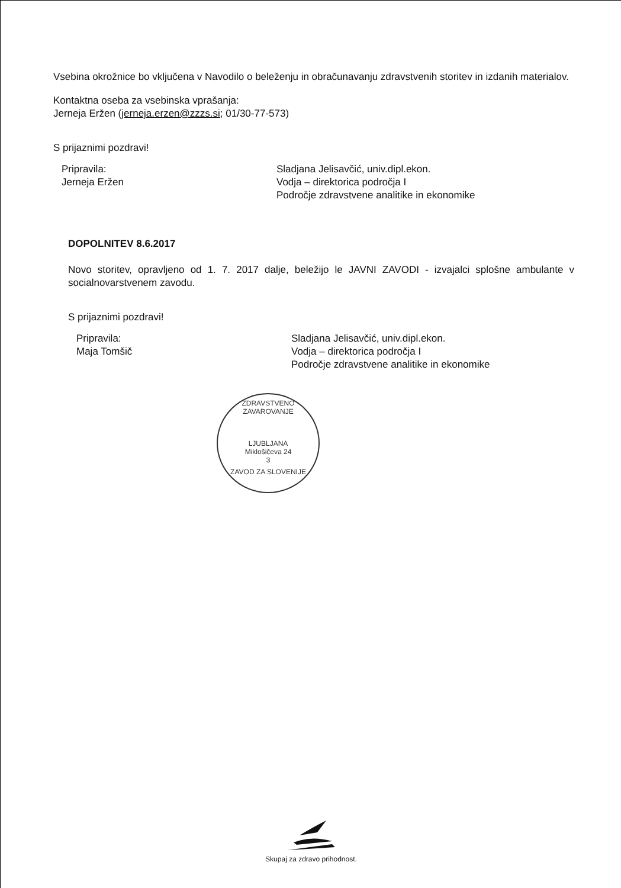Vsebina okrožnice bo vključena v Navodilo o beleženju in obračunavanju zdravstvenih storitev in izdanih materialov.
Kontaktna oseba za vsebinska vprašanja:
Jerneja Eržen (jerneja.erzen@zzzs.si; 01/30-77-573)
S prijaznimi pozdravi!
Pripravila:
Jerneja Eržen
Sladjana Jelisavčić, univ.dipl.ekon.
Vodja – direktorica področja I
Področje zdravstvene analitike in ekonomike
DOPOLNITEV 8.6.2017
Novo storitev, opravljeno od 1. 7. 2017 dalje, beležijo le JAVNI ZAVODI - izvajalci splošne ambulante v socialnovarstvenem zavodu.
S prijaznimi pozdravi!
Pripravila:
Maja Tomšič
Sladjana Jelisavčić, univ.dipl.ekon.
Vodja – direktorica področja I
Področje zdravstvene analitike in ekonomike
ZDRAVSTVENO ZAVAROVANJE
LJUBLJANA
Miklošičeva 24
3
ZAVOD ZA SLOVENIJE
Skupaj za zdravo prihodnost.